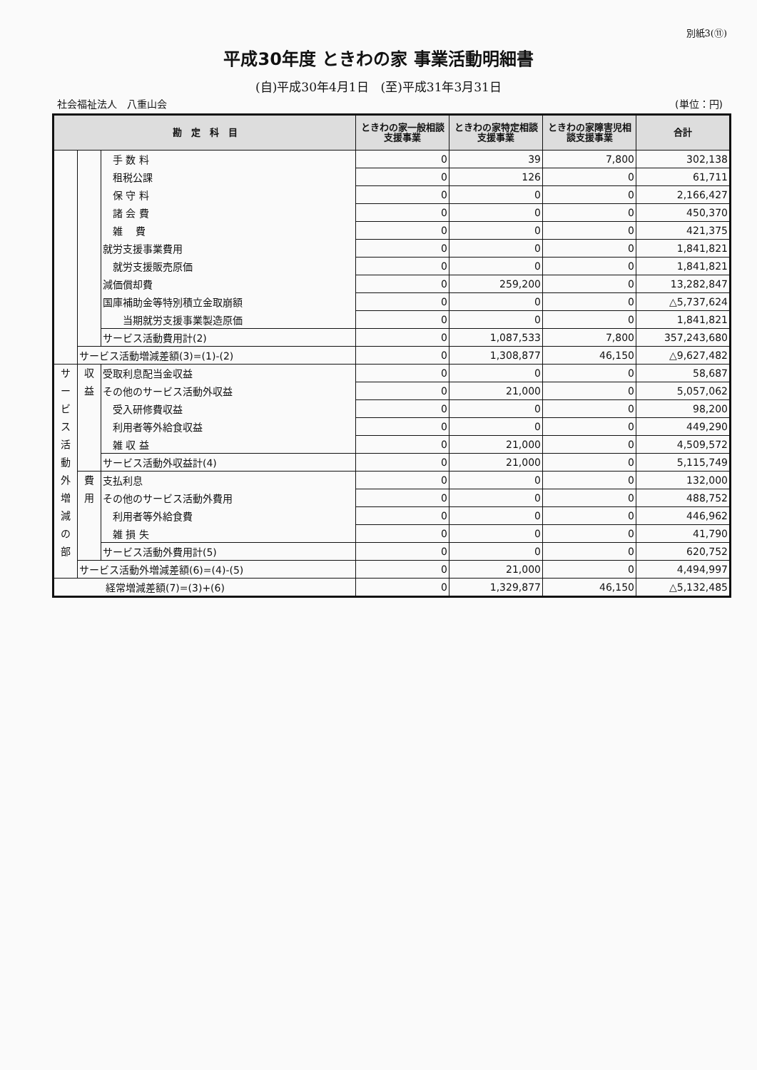別紙3(⑪)
平成30年度 ときわの家 事業活動明細書
(自)平成30年4月1日　(至)平成31年3月31日
社会福祉法人　八重山会 (単位：円)
| 勘 定 科 目 | | | ときわの家一般相談支援事業 | ときわの家特定相談支援事業 | ときわの家障害児相談支援事業 | 合計 |
| --- | --- | --- | --- | --- | --- | --- |
| | | 手 数 料 | 0 | 39 | 7,800 | 302,138 |
| | | 租税公課 | 0 | 126 | 0 | 61,711 |
| | | 保 守 料 | 0 | 0 | 0 | 2,166,427 |
| | | 諸 会 費 | 0 | 0 | 0 | 450,370 |
| | | 雑 費 | 0 | 0 | 0 | 421,375 |
| | | 就労支援事業費用 | 0 | 0 | 0 | 1,841,821 |
| | | 就労支援販売原価 | 0 | 0 | 0 | 1,841,821 |
| | | 減価償却費 | 0 | 259,200 | 0 | 13,282,847 |
| | | 国庫補助金等特別積立金取崩額 | 0 | 0 | 0 | △5,737,624 |
| | | 当期就労支援事業製造原価 | 0 | 0 | 0 | 1,841,821 |
| | | サービス活動費用計(2) | 0 | 1,087,533 | 7,800 | 357,243,680 |
| | サービス活動増減差額(3)=(1)-(2) | | 0 | 1,308,877 | 46,150 | △9,627,482 |
| サ ー ビ ス 活 動 外 増 減 の 部 | 収 益 | 受取利息配当金収益 | 0 | 0 | 0 | 58,687 |
| | | その他のサービス活動外収益 | 0 | 21,000 | 0 | 5,057,062 |
| | | 受入研修費収益 | 0 | 0 | 0 | 98,200 |
| | | 利用者等外給食収益 | 0 | 0 | 0 | 449,290 |
| | | 雑 収 益 | 0 | 21,000 | 0 | 4,509,572 |
| | | サービス活動外収益計(4) | 0 | 21,000 | 0 | 5,115,749 |
| | 費 用 | 支払利息 | 0 | 0 | 0 | 132,000 |
| | | その他のサービス活動外費用 | 0 | 0 | 0 | 488,752 |
| | | 利用者等外給食費 | 0 | 0 | 0 | 446,962 |
| | | 雑 損 失 | 0 | 0 | 0 | 41,790 |
| | | サービス活動外費用計(5) | 0 | 0 | 0 | 620,752 |
| | サービス活動外増減差額(6)=(4)-(5) | | 0 | 21,000 | 0 | 4,494,997 |
| 経常増減差額(7)=(3)+(6) | | | 0 | 1,329,877 | 46,150 | △5,132,485 |